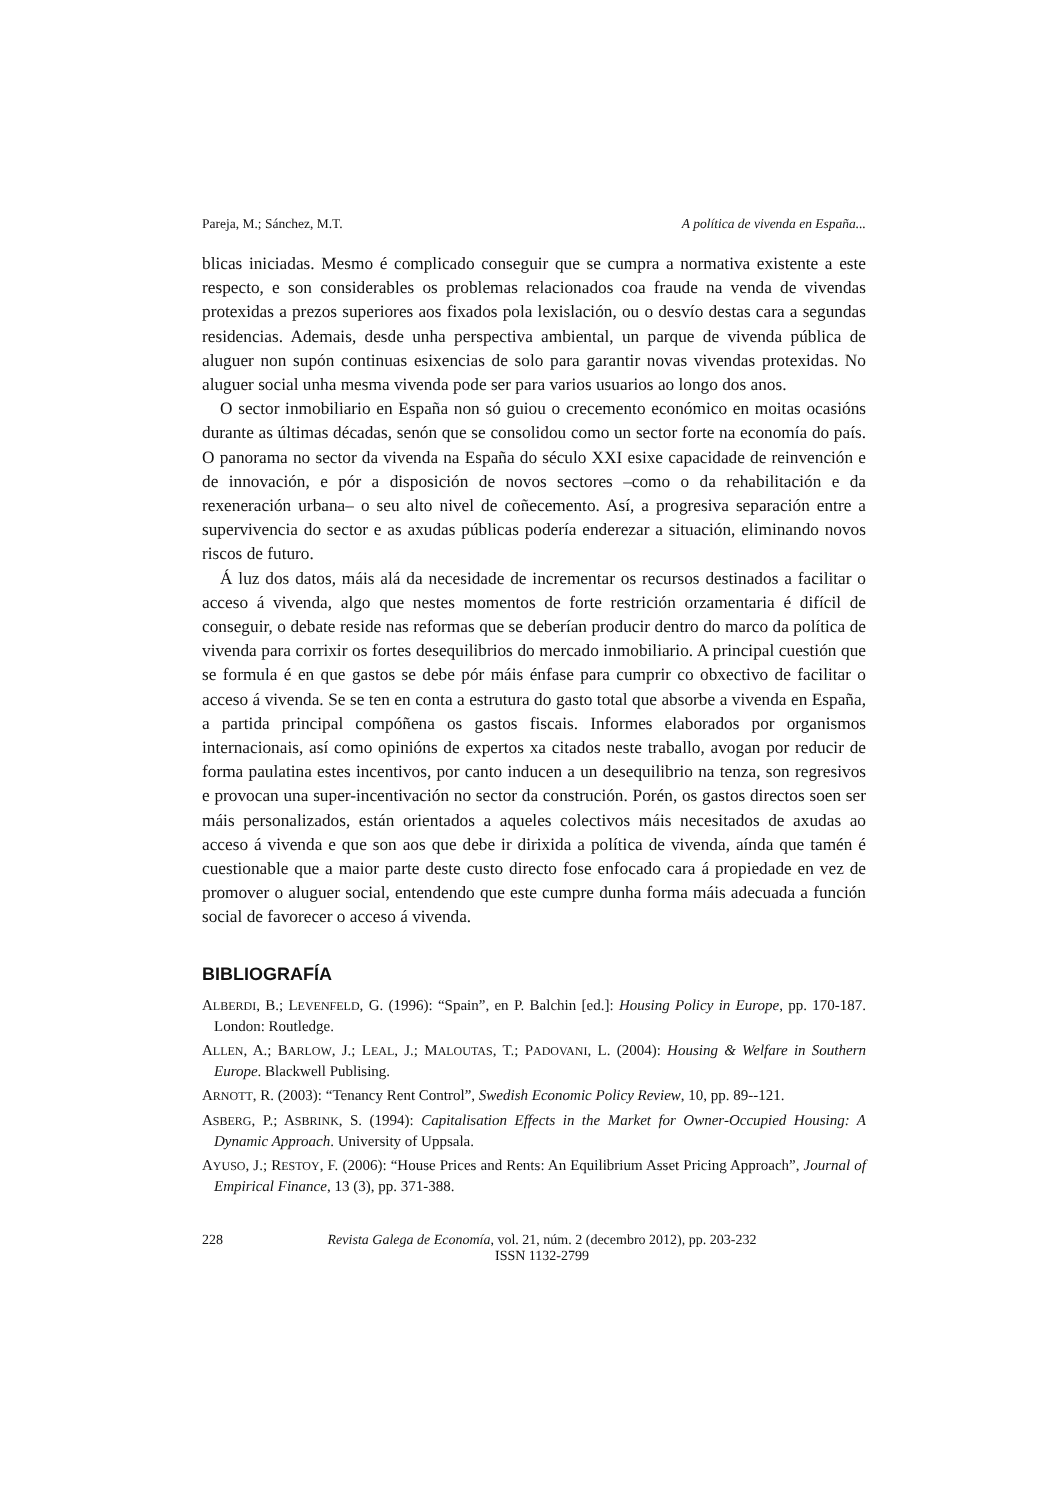Pareja, M.; Sánchez, M.T. A política de vivenda en España...
blicas iniciadas. Mesmo é complicado conseguir que se cumpra a normativa existente a este respecto, e son considerables os problemas relacionados coa fraude na venda de vivendas protexidas a prezos superiores aos fixados pola lexislación, ou o desvío destas cara a segundas residencias. Ademais, desde unha perspectiva ambiental, un parque de vivenda pública de aluguer non supón continuas esixencias de solo para garantir novas vivendas protexidas. No aluguer social unha mesma vivenda pode ser para varios usuarios ao longo dos anos.
O sector inmobiliario en España non só guiou o crecemento económico en moitas ocasións durante as últimas décadas, senón que se consolidou como un sector forte na economía do país. O panorama no sector da vivenda na España do século XXI esixe capacidade de reinvención e de innovación, e pór a disposición de novos sectores –como o da rehabilitación e da rexeneración urbana– o seu alto nivel de coñecemento. Así, a progresiva separación entre a supervivencia do sector e as axudas públicas podería enderezar a situación, eliminando novos riscos de futuro.
Á luz dos datos, máis alá da necesidade de incrementar os recursos destinados a facilitar o acceso á vivenda, algo que nestes momentos de forte restrición orzamentaria é difícil de conseguir, o debate reside nas reformas que se deberían producir dentro do marco da política de vivenda para corrixir os fortes desequilibrios do mercado inmobiliario. A principal cuestión que se formula é en que gastos se debe pór máis énfase para cumprir co obxectivo de facilitar o acceso á vivenda. Se se ten en conta a estrutura do gasto total que absorbe a vivenda en España, a partida principal compóñena os gastos fiscais. Informes elaborados por organismos internacionais, así como opinións de expertos xa citados neste traballo, avogan por reducir de forma paulatina estes incentivos, por canto inducen a un desequilibrio na tenza, son regresivos e provocan una super-incentivación no sector da construción. Porén, os gastos directos soen ser máis personalizados, están orientados a aqueles colectivos máis necesitados de axudas ao acceso á vivenda e que son aos que debe ir dirixida a política de vivenda, aínda que tamén é cuestionable que a maior parte deste custo directo fose enfocado cara á propiedade en vez de promover o aluguer social, entendendo que este cumpre dunha forma máis adecuada a función social de favorecer o acceso á vivenda.
BIBLIOGRAFÍA
ALBERDI, B.; LEVENFELD, G. (1996): “Spain”, en P. Balchin [ed.]: Housing Policy in Europe, pp. 170-187. London: Routledge.
ALLEN, A.; BARLOW, J.; LEAL, J.; MALOUTAS, T.; PADOVANI, L. (2004): Housing & Welfare in Southern Europe. Blackwell Publising.
ARNOTT, R. (2003): “Tenancy Rent Control”, Swedish Economic Policy Review, 10, pp. 89--121.
ASBERG, P.; ASBRINK, S. (1994): Capitalisation Effects in the Market for Owner-Occupied Housing: A Dynamic Approach. University of Uppsala.
AYUSO, J.; RESTOY, F. (2006): “House Prices and Rents: An Equilibrium Asset Pricing Approach”, Journal of Empirical Finance, 13 (3), pp. 371-388.
228 Revista Galega de Economía, vol. 21, núm. 2 (decembro 2012), pp. 203-232
ISSN 1132-2799